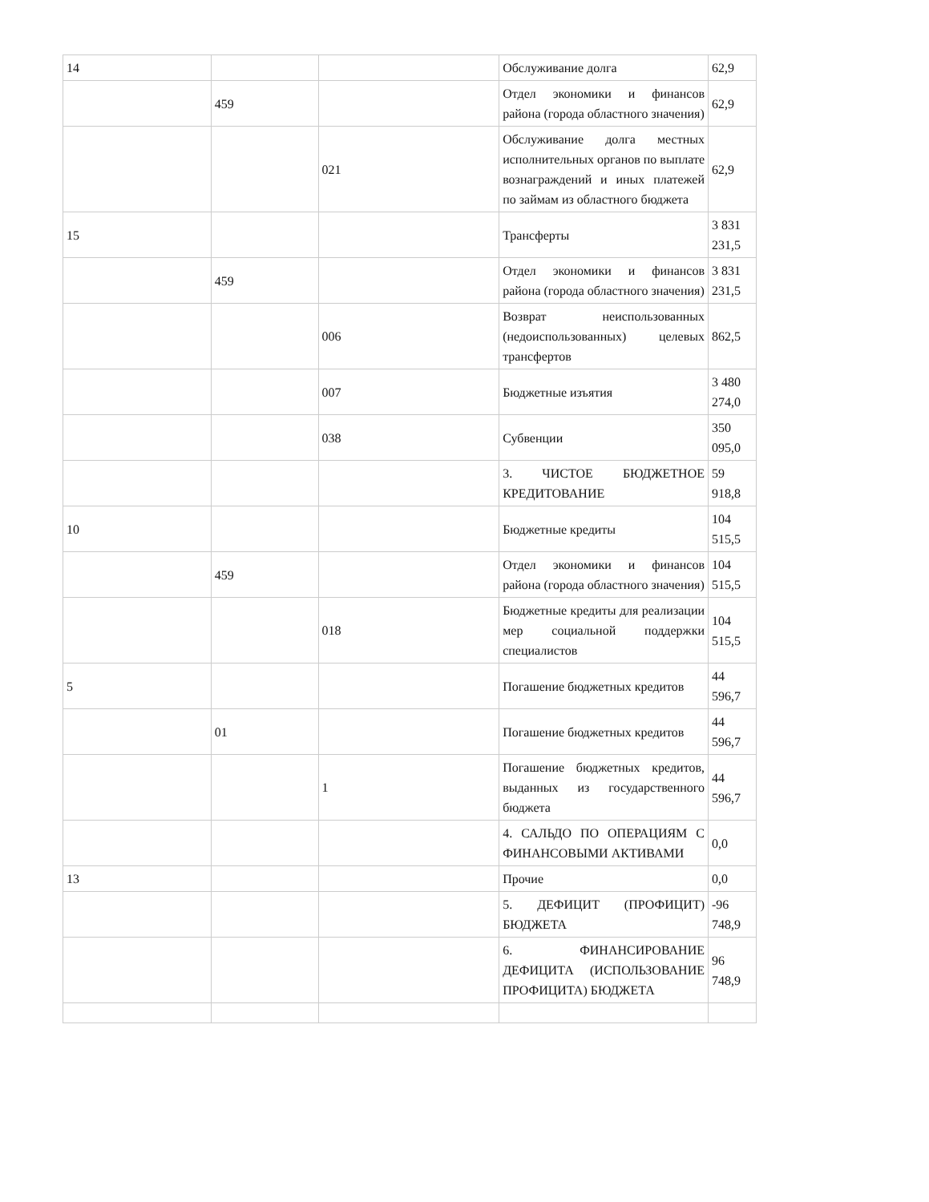| 14 | | | Обслуживание долга | 62,9 |
| | 459 | | Отдел экономики и финансов района (города областного значения) | 62,9 |
| | | 021 | Обслуживание долга местных исполнительных органов по выплате вознаграждений и иных платежей по займам из областного бюджета | 62,9 |
| 15 | | | Трансферты | 3 831 231,5 |
| | 459 | | Отдел экономики и финансов района (города областного значения) | 3 831 231,5 |
| | | 006 | Возврат неиспользованных (недоиспользованных) целевых трансфертов | 862,5 |
| | | 007 | Бюджетные изъятия | 3 480 274,0 |
| | | 038 | Субвенции | 350 095,0 |
| | | | 3. ЧИСТОЕ БЮДЖЕТНОЕ КРЕДИТОВАНИЕ | 59 918,8 |
| 10 | | | Бюджетные кредиты | 104 515,5 |
| | 459 | | Отдел экономики и финансов района (города областного значения) | 104 515,5 |
| | | 018 | Бюджетные кредиты для реализации мер социальной поддержки специалистов | 104 515,5 |
| 5 | | | Погашение бюджетных кредитов | 44 596,7 |
| | 01 | | Погашение бюджетных кредитов | 44 596,7 |
| | | 1 | Погашение бюджетных кредитов, выданных из государственного бюджета | 44 596,7 |
| | | | 4. САЛЬДО ПО ОПЕРАЦИЯМ С ФИНАНСОВЫМИ АКТИВАМИ | 0,0 |
| 13 | | | Прочие | 0,0 |
| | | | 5. ДЕФИЦИТ (ПРОФИЦИТ) БЮДЖЕТА | -96 748,9 |
| | | | 6. ФИНАНСИРОВАНИЕ ДЕФИЦИТА (ИСПОЛЬЗОВАНИЕ ПРОФИЦИТА) БЮДЖЕТА | 96 748,9 |